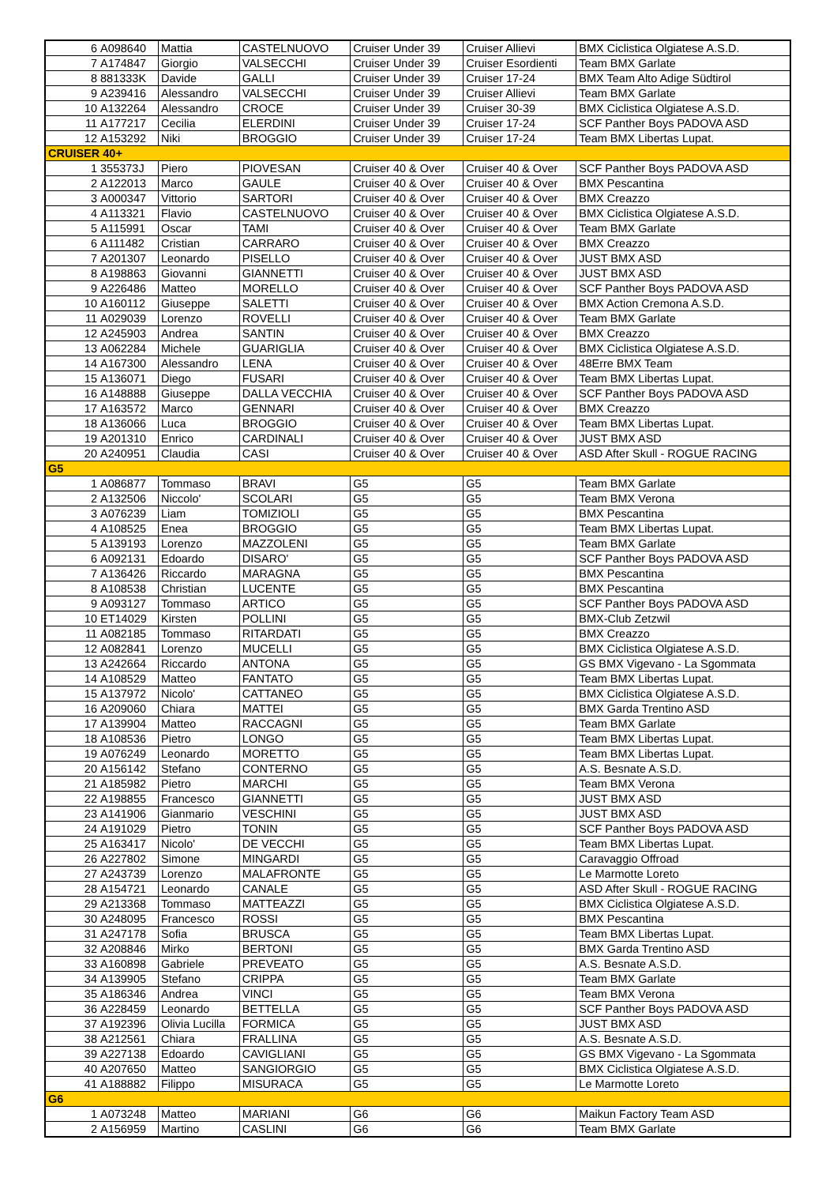| 6 | A098640 | Mattia | CASTELNUOVO | Cruiser Under 39 | Cruiser Allievi | BMX Ciclistica Olgiatese A.S.D. |
| 7 | A174847 | Giorgio | VALSECCHI | Cruiser Under 39 | Cruiser Esordienti | Team BMX Garlate |
| 8 | 881333K | Davide | GALLI | Cruiser Under 39 | Cruiser 17-24 | BMX Team Alto Adige Südtirol |
| 9 | A239416 | Alessandro | VALSECCHI | Cruiser Under 39 | Cruiser Allievi | Team BMX Garlate |
| 10 | A132264 | Alessandro | CROCE | Cruiser Under 39 | Cruiser 30-39 | BMX Ciclistica Olgiatese A.S.D. |
| 11 | A177217 | Cecilia | ELERDINI | Cruiser Under 39 | Cruiser 17-24 | SCF Panther Boys PADOVA ASD |
| 12 | A153292 | Niki | BROGGIO | Cruiser Under 39 | Cruiser 17-24 | Team BMX Libertas Lupat. |
| CRUISER 40+ | | | | | | |
| 1 | 355373J | Piero | PIOVESAN | Cruiser 40 & Over | Cruiser 40 & Over | SCF Panther Boys PADOVA ASD |
| 2 | A122013 | Marco | GAULE | Cruiser 40 & Over | Cruiser 40 & Over | BMX Pescantina |
| 3 | A000347 | Vittorio | SARTORI | Cruiser 40 & Over | Cruiser 40 & Over | BMX Creazzo |
| 4 | A113321 | Flavio | CASTELNUOVO | Cruiser 40 & Over | Cruiser 40 & Over | BMX Ciclistica Olgiatese A.S.D. |
| 5 | A115991 | Oscar | TAMI | Cruiser 40 & Over | Cruiser 40 & Over | Team BMX Garlate |
| 6 | A111482 | Cristian | CARRARO | Cruiser 40 & Over | Cruiser 40 & Over | BMX Creazzo |
| 7 | A201307 | Leonardo | PISELLO | Cruiser 40 & Over | Cruiser 40 & Over | JUST BMX ASD |
| 8 | A198863 | Giovanni | GIANNETTI | Cruiser 40 & Over | Cruiser 40 & Over | JUST BMX ASD |
| 9 | A226486 | Matteo | MORELLO | Cruiser 40 & Over | Cruiser 40 & Over | SCF Panther Boys PADOVA ASD |
| 10 | A160112 | Giuseppe | SALETTI | Cruiser 40 & Over | Cruiser 40 & Over | BMX Action Cremona A.S.D. |
| 11 | A029039 | Lorenzo | ROVELLI | Cruiser 40 & Over | Cruiser 40 & Over | Team BMX Garlate |
| 12 | A245903 | Andrea | SANTIN | Cruiser 40 & Over | Cruiser 40 & Over | BMX Creazzo |
| 13 | A062284 | Michele | GUARIGLIA | Cruiser 40 & Over | Cruiser 40 & Over | BMX Ciclistica Olgiatese A.S.D. |
| 14 | A167300 | Alessandro | LENA | Cruiser 40 & Over | Cruiser 40 & Over | 48Erre BMX Team |
| 15 | A136071 | Diego | FUSARI | Cruiser 40 & Over | Cruiser 40 & Over | Team BMX Libertas Lupat. |
| 16 | A148888 | Giuseppe | DALLA VECCHIA | Cruiser 40 & Over | Cruiser 40 & Over | SCF Panther Boys PADOVA ASD |
| 17 | A163572 | Marco | GENNARI | Cruiser 40 & Over | Cruiser 40 & Over | BMX Creazzo |
| 18 | A136066 | Luca | BROGGIO | Cruiser 40 & Over | Cruiser 40 & Over | Team BMX Libertas Lupat. |
| 19 | A201310 | Enrico | CARDINALI | Cruiser 40 & Over | Cruiser 40 & Over | JUST BMX ASD |
| 20 | A240951 | Claudia | CASI | Cruiser 40 & Over | Cruiser 40 & Over | ASD After Skull - ROGUE RACING |
| G5 | | | | | | |
| 1 | A086877 | Tommaso | BRAVI | G5 | G5 | Team BMX Garlate |
| 2 | A132506 | Niccolo' | SCOLARI | G5 | G5 | Team BMX Verona |
| 3 | A076239 | Liam | TOMIZIOLI | G5 | G5 | BMX Pescantina |
| 4 | A108525 | Enea | BROGGIO | G5 | G5 | Team BMX Libertas Lupat. |
| 5 | A139193 | Lorenzo | MAZZOLENI | G5 | G5 | Team BMX Garlate |
| 6 | A092131 | Edoardo | DISARO' | G5 | G5 | SCF Panther Boys PADOVA ASD |
| 7 | A136426 | Riccardo | MARAGNA | G5 | G5 | BMX Pescantina |
| 8 | A108538 | Christian | LUCENTE | G5 | G5 | BMX Pescantina |
| 9 | A093127 | Tommaso | ARTICO | G5 | G5 | SCF Panther Boys PADOVA ASD |
| 10 | ET14029 | Kirsten | POLLINI | G5 | G5 | BMX-Club Zetzwil |
| 11 | A082185 | Tommaso | RITARDATI | G5 | G5 | BMX Creazzo |
| 12 | A082841 | Lorenzo | MUCELLI | G5 | G5 | BMX Ciclistica Olgiatese A.S.D. |
| 13 | A242664 | Riccardo | ANTONA | G5 | G5 | GS BMX Vigevano - La Sgommata |
| 14 | A108529 | Matteo | FANTATO | G5 | G5 | Team BMX Libertas Lupat. |
| 15 | A137972 | Nicolo' | CATTANEO | G5 | G5 | BMX Ciclistica Olgiatese A.S.D. |
| 16 | A209060 | Chiara | MATTEI | G5 | G5 | BMX Garda Trentino ASD |
| 17 | A139904 | Matteo | RACCAGNI | G5 | G5 | Team BMX Garlate |
| 18 | A108536 | Pietro | LONGO | G5 | G5 | Team BMX Libertas Lupat. |
| 19 | A076249 | Leonardo | MORETTO | G5 | G5 | Team BMX Libertas Lupat. |
| 20 | A156142 | Stefano | CONTERNO | G5 | G5 | A.S. Besnate A.S.D. |
| 21 | A185982 | Pietro | MARCHI | G5 | G5 | Team BMX Verona |
| 22 | A198855 | Francesco | GIANNETTI | G5 | G5 | JUST BMX ASD |
| 23 | A141906 | Gianmario | VESCHINI | G5 | G5 | JUST BMX ASD |
| 24 | A191029 | Pietro | TONIN | G5 | G5 | SCF Panther Boys PADOVA ASD |
| 25 | A163417 | Nicolo' | DE VECCHI | G5 | G5 | Team BMX Libertas Lupat. |
| 26 | A227802 | Simone | MINGARDI | G5 | G5 | Caravaggio Offroad |
| 27 | A243739 | Lorenzo | MALAFRONTE | G5 | G5 | Le Marmotte Loreto |
| 28 | A154721 | Leonardo | CANALE | G5 | G5 | ASD After Skull - ROGUE RACING |
| 29 | A213368 | Tommaso | MATTEAZZI | G5 | G5 | BMX Ciclistica Olgiatese A.S.D. |
| 30 | A248095 | Francesco | ROSSI | G5 | G5 | BMX Pescantina |
| 31 | A247178 | Sofia | BRUSCA | G5 | G5 | Team BMX Libertas Lupat. |
| 32 | A208846 | Mirko | BERTONI | G5 | G5 | BMX Garda Trentino ASD |
| 33 | A160898 | Gabriele | PREVEATO | G5 | G5 | A.S. Besnate A.S.D. |
| 34 | A139905 | Stefano | CRIPPA | G5 | G5 | Team BMX Garlate |
| 35 | A186346 | Andrea | VINCI | G5 | G5 | Team BMX Verona |
| 36 | A228459 | Leonardo | BETTELLA | G5 | G5 | SCF Panther Boys PADOVA ASD |
| 37 | A192396 | Olivia Lucilla | FORMICA | G5 | G5 | JUST BMX ASD |
| 38 | A212561 | Chiara | FRALLINA | G5 | G5 | A.S. Besnate A.S.D. |
| 39 | A227138 | Edoardo | CAVIGLIANI | G5 | G5 | GS BMX Vigevano - La Sgommata |
| 40 | A207650 | Matteo | SANGIORGIO | G5 | G5 | BMX Ciclistica Olgiatese A.S.D. |
| 41 | A188882 | Filippo | MISURACA | G5 | G5 | Le Marmotte Loreto |
| G6 | | | | | | |
| 1 | A073248 | Matteo | MARIANI | G6 | G6 | Maikun Factory Team ASD |
| 2 | A156959 | Martino | CASLINI | G6 | G6 | Team BMX Garlate |